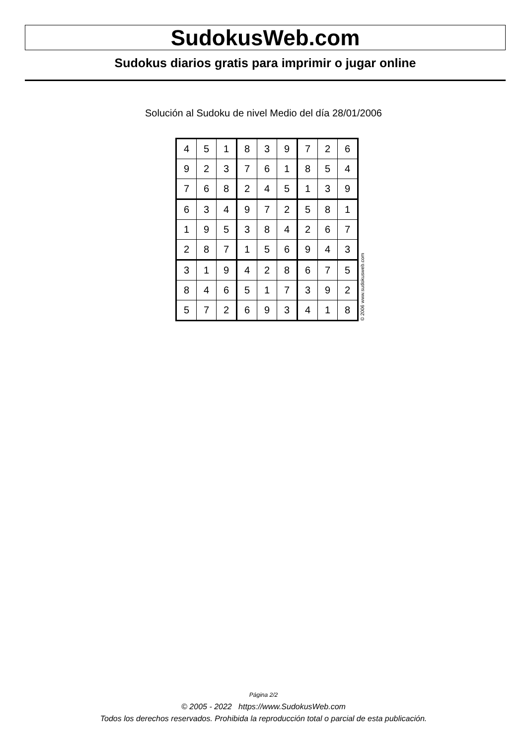SudokusWeb.com
Sudokus diarios gratis para imprimir o jugar online
Solución al Sudoku de nivel Medio del día 28/01/2006
| 4 | 5 | 1 | 8 | 3 | 9 | 7 | 2 | 6 |
| 9 | 2 | 3 | 7 | 6 | 1 | 8 | 5 | 4 |
| 7 | 6 | 8 | 2 | 4 | 5 | 1 | 3 | 9 |
| 6 | 3 | 4 | 9 | 7 | 2 | 5 | 8 | 1 |
| 1 | 9 | 5 | 3 | 8 | 4 | 2 | 6 | 7 |
| 2 | 8 | 7 | 1 | 5 | 6 | 9 | 4 | 3 |
| 3 | 1 | 9 | 4 | 2 | 8 | 6 | 7 | 5 |
| 8 | 4 | 6 | 5 | 1 | 7 | 3 | 9 | 2 |
| 5 | 7 | 2 | 6 | 9 | 3 | 4 | 1 | 8 |
© 2006 www.sudokusweb.com
Página 2/2
© 2005 - 2022 https://www.SudokusWeb.com
Todos los derechos reservados. Prohibida la reproducción total o parcial de esta publicación.